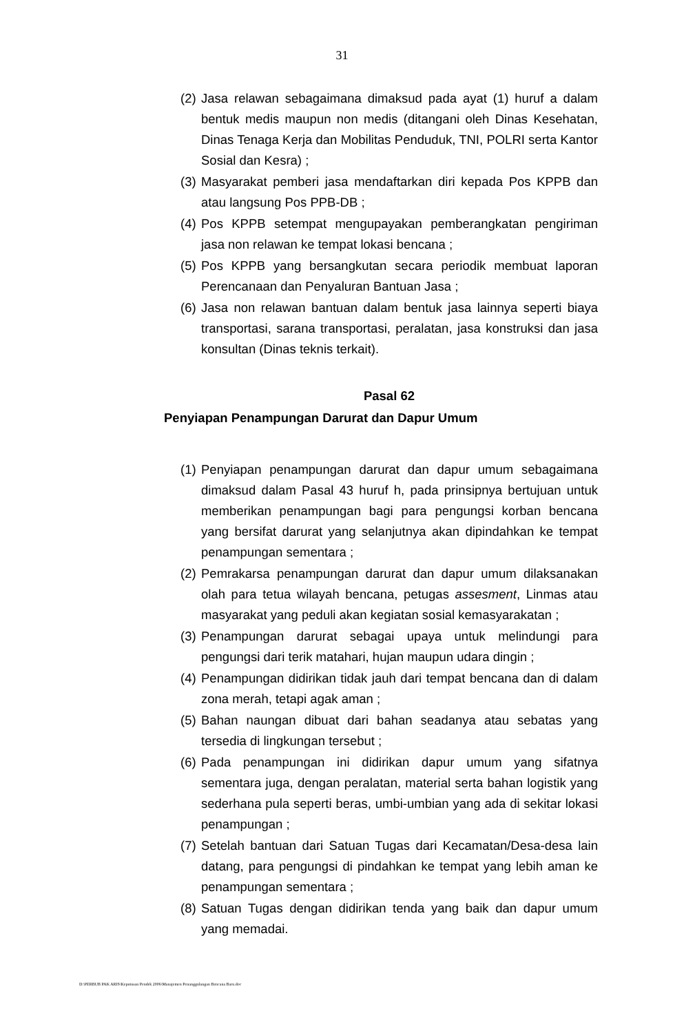31
(2)
Jasa relawan sebagaimana dimaksud pada ayat (1) huruf a dalam bentuk medis maupun non medis (ditangani oleh Dinas Kesehatan, Dinas Tenaga Kerja dan Mobilitas Penduduk, TNI, POLRI serta Kantor Sosial dan Kesra) ;
(3)
Masyarakat pemberi jasa mendaftarkan diri kepada Pos KPPB dan atau langsung Pos PPB-DB ;
(4)
Pos KPPB setempat mengupayakan pemberangkatan pengiriman jasa non relawan ke tempat lokasi bencana ;
(5)
Pos KPPB yang bersangkutan secara periodik membuat laporan Perencanaan dan Penyaluran Bantuan Jasa ;
(6)
Jasa non relawan bantuan dalam bentuk jasa lainnya seperti biaya transportasi, sarana transportasi, peralatan, jasa konstruksi dan jasa konsultan (Dinas teknis terkait).
Pasal 62
Penyiapan Penampungan Darurat dan Dapur Umum
(1)
Penyiapan penampungan darurat dan dapur umum sebagaimana dimaksud dalam Pasal 43 huruf h, pada prinsipnya bertujuan untuk memberikan penampungan bagi para pengungsi korban bencana yang bersifat darurat yang selanjutnya akan dipindahkan ke tempat penampungan sementara ;
(2)
Pemrakarsa penampungan darurat dan dapur umum dilaksanakan olah para tetua wilayah bencana, petugas assesment, Linmas atau masyarakat yang peduli akan kegiatan sosial kemasyarakatan ;
(3)
Penampungan darurat sebagai upaya untuk melindungi para pengungsi dari terik matahari, hujan maupun udara dingin ;
(4)
Penampungan didirikan tidak jauh dari tempat bencana dan di dalam zona merah, tetapi agak aman ;
(5)
Bahan naungan dibuat dari bahan seadanya atau sebatas yang tersedia di lingkungan tersebut ;
(6)
Pada penampungan ini didirikan dapur umum yang sifatnya sementara juga, dengan peralatan, material serta bahan logistik yang sederhana pula seperti beras, umbi-umbian yang ada di sekitar lokasi penampungan ;
(7)
Setelah bantuan dari Satuan Tugas dari Kecamatan/Desa-desa lain datang, para pengungsi di pindahkan ke tempat yang lebih aman ke penampungan sementara ;
(8)
Satuan Tugas dengan didirikan tenda yang baik dan dapur umum yang memadai.
D:\PERBUB PAK ARIS\Keputusan Pendek 2006\Manajemen Penanggulangan Bencana Baru.doc